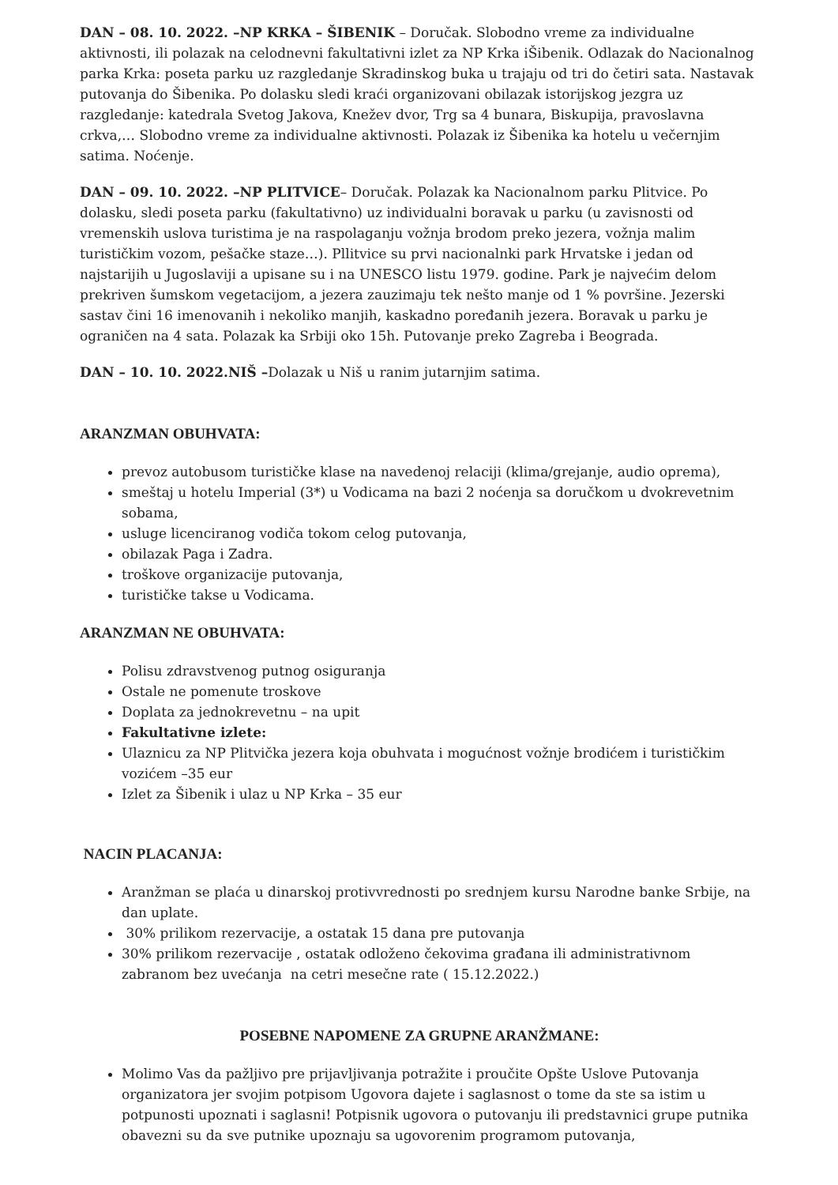DAN – 08. 10. 2022. –NP KRKA – ŠIBENIK – Doručak. Slobodno vreme za individualne aktivnosti, ili polazak na celodnevni fakultativni izlet za NP Krka iŠibenik. Odlazak do Nacionalnog parka Krka: poseta parku uz razgledanje Skradinskog buka u trajaju od tri do četiri sata. Nastavak putovanja do Šibenika. Po dolasku sledi kraći organizovani obilazak istorijskog jezgra uz razgledanje: katedrala Svetog Jakova, Knežev dvor, Trg sa 4 bunara, Biskupija, pravoslavna crkva,… Slobodno vreme za individualne aktivnosti. Polazak iz Šibenika ka hotelu u večernjim satima. Noćenje.
DAN – 09. 10. 2022. –NP PLITVICE– Doručak. Polazak ka Nacionalnom parku Plitvice. Po dolasku, sledi poseta parku (fakultativno) uz individualni boravak u parku (u zavisnosti od vremenskih uslova turistima je na raspolaganju vožnja brodom preko jezera, vožnja malim turističkim vozom, pešačke staze…). Pllitvice su prvi nacionalnki park Hrvatske i jedan od najstarijih u Jugoslaviji a upisane su i na UNESCO listu 1979. godine. Park je najvećim delom prekriven šumskom vegetacijom, a jezera zauzimaju tek nešto manje od 1 % površine. Jezerski sastav čini 16 imenovanih i nekoliko manjih, kaskadno poređanih jezera. Boravak u parku je ograničen na 4 sata. Polazak ka Srbiji oko 15h. Putovanje preko Zagreba i Beograda.
DAN – 10. 10. 2022.NIŠ –Dolazak u Niš u ranim jutarnjim satima.
ARANZMAN OBUHVATA:
prevoz autobusom turističke klase na navedenoj relaciji (klima/grejanje, audio oprema),
smeštaj u hotelu Imperial (3*) u Vodicama na bazi 2 noćenja sa doručkom u dvokrevetnim sobama,
usluge licenciranog vodiča tokom celog putovanja,
obilazak Paga i Zadra.
troškove organizacije putovanja,
turističke takse u Vodicama.
ARANZMAN NE OBUHVATA:
Polisu zdravstvenog putnog osiguranja
Ostale ne pomenute troskove
Doplata za jednokrevetnu – na upit
Fakultativne izlete:
Ulaznicu za NP Plitvička jezera koja obuhvata i mogućnost vožnje brodićem i turističkim vozićem –35 eur
Izlet za Šibenik i ulaz u NP Krka – 35 eur
NACIN PLACANJA:
Aranžman se plaća u dinarskoj protivvrednosti po srednjem kursu Narodne banke Srbije, na dan uplate.
30% prilikom rezervacije, a ostatak 15 dana pre putovanja
30% prilikom rezervacije , ostatak odloženo čekovima građana ili administrativnom zabranom bez uvećanja na cetri mesečne rate ( 15.12.2022.)
POSEBNE NAPOMENE ZA GRUPNE ARANŽMANE:
Molimo Vas da pažljivo pre prijavljivanja potražite i proučite Opšte Uslove Putovanja organizatora jer svojim potpisom Ugovora dajete i saglasnost o tome da ste sa istim u potpunosti upoznati i saglasni! Potpisnik ugovora o putovanju ili predstavnici grupe putnika obavezni su da sve putnike upoznaju sa ugovorenim programom putovanja,